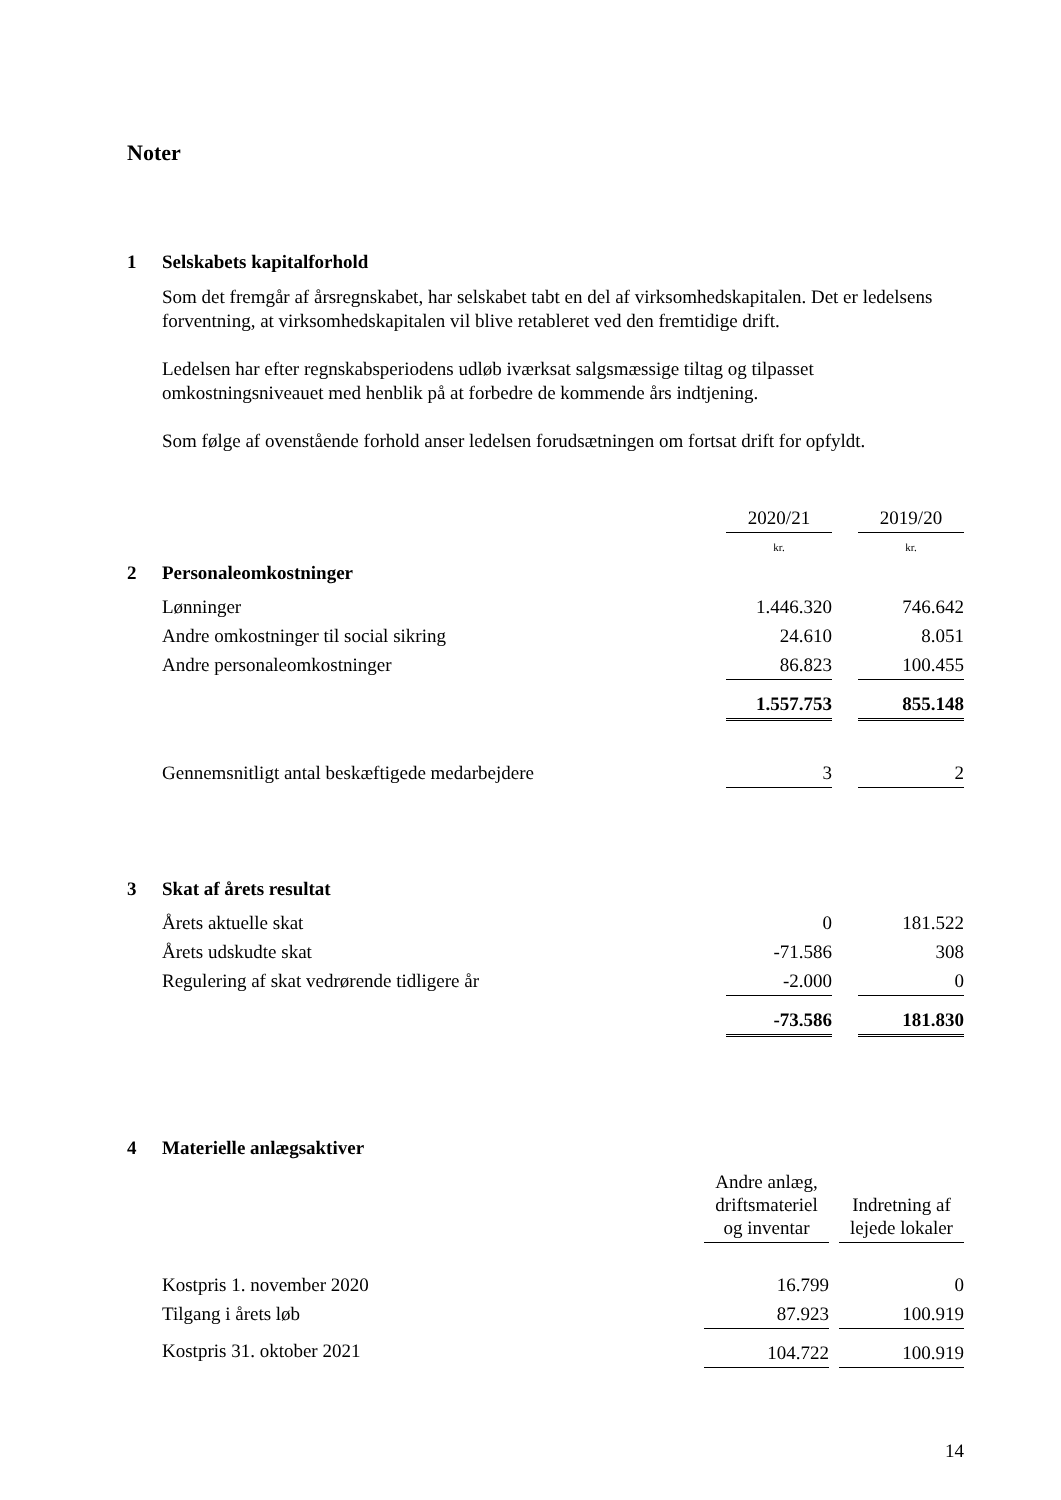Noter
1 Selskabets kapitalforhold
Som det fremgår af årsregnskabet, har selskabet tabt en del af virksomhedskapitalen. Det er ledelsens forventning, at virksomhedskapitalen vil blive retableret ved den fremtidige drift.
Ledelsen har efter regnskabsperiodens udløb iværksat salgsmæssige tiltag og tilpasset omkostningsniveauet med henblik på at forbedre de kommende års indtjening.
Som følge af ovenstående forhold anser ledelsen forudsætningen om fortsat drift for opfyldt.
| | 2020/21 | | 2019/20 |
| | kr. | | kr. |
2 Personaleomkostninger
| Lønninger | 1.446.320 | | 746.642 |
| Andre omkostninger til social sikring | 24.610 | | 8.051 |
| Andre personaleomkostninger | 86.823 | | 100.455 |
| | 1.557.753 | | 855.148 |
| Gennemsnitligt antal beskæftigede medarbejdere | 3 | | 2 |
3 Skat af årets resultat
| Årets aktuelle skat | 0 | | 181.522 |
| Årets udskudte skat | -71.586 | | 308 |
| Regulering af skat vedrørende tidligere år | -2.000 | | 0 |
| | -73.586 | | 181.830 |
4 Materielle anlægsaktiver
| | Andre anlæg, driftsmateriel og inventar | | Indretning af lejede lokaler |
| Kostpris 1. november 2020 | 16.799 | | 0 |
| Tilgang i årets løb | 87.923 | | 100.919 |
| Kostpris 31. oktober 2021 | 104.722 | | 100.919 |
14